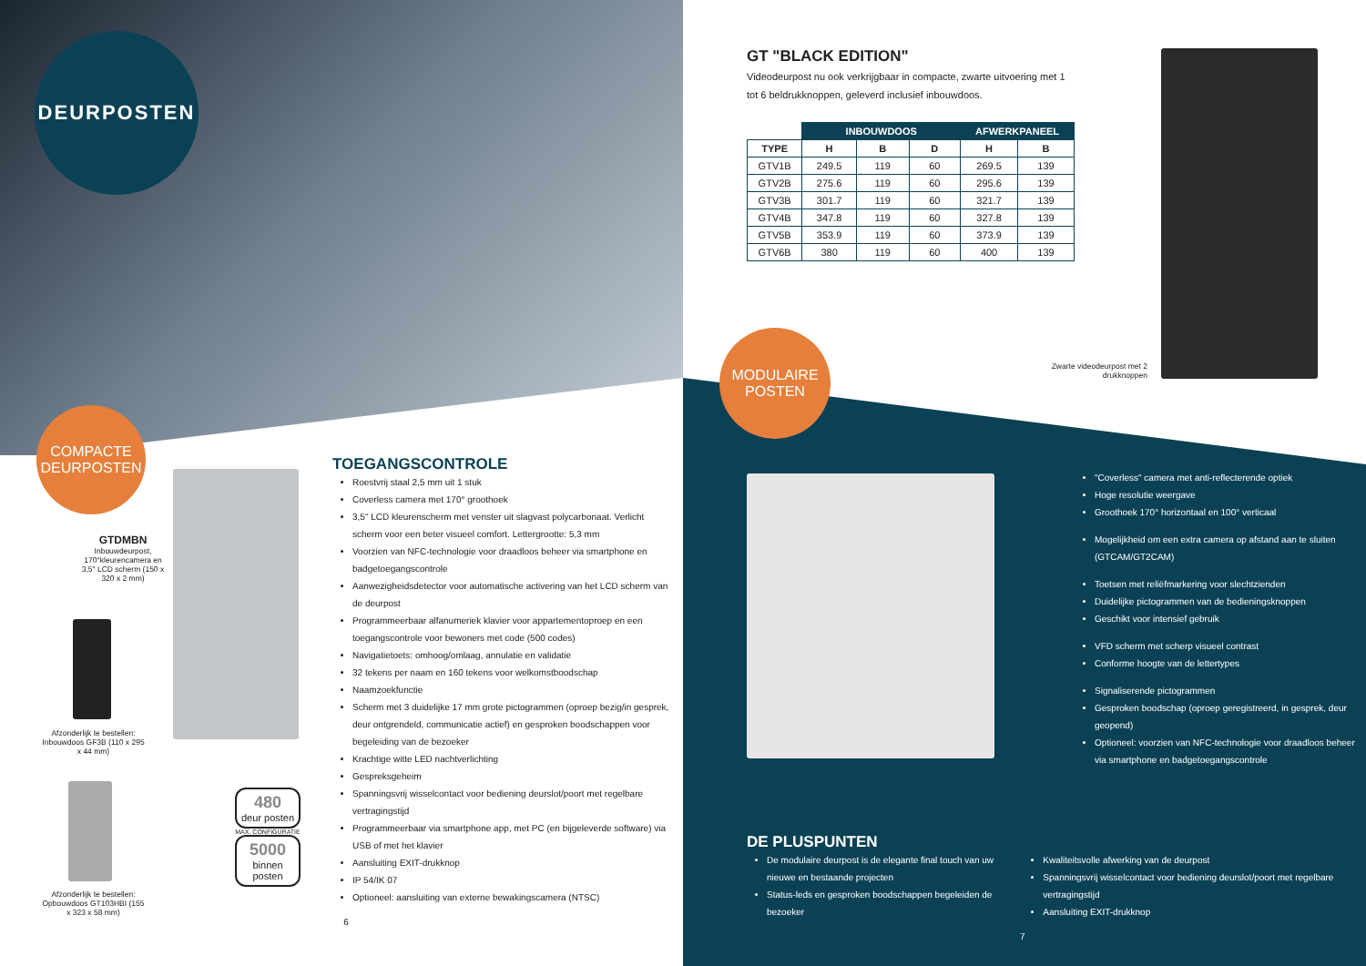DEURPOSTEN
COMPACTE DEURPOSTEN
GTDMBN
Inbouwdeurpost, 170°kleurencamera en 3,5" LCD scherm (150 x 320 x 2 mm)
Afzonderlijk te bestellen: Inbouwdoos GF3B (110 x 295 x 44 mm)
Afzonderlijk te bestellen: Opbouwdoos GT103HBI (155 x 323 x 58 mm)
480
deur posten
MAX. CONFIGURATIE
5000
binnen posten
TOEGANGSCONTROLE
Roestvrij staal 2,5 mm uit 1 stuk
Coverless camera met 170° groothoek
3,5" LCD kleurenscherm met venster uit slagvast polycarbonaat. Verlicht scherm voor een beter visueel comfort. Lettergrootte: 5,3 mm
Voorzien van NFC-technologie voor draadloos beheer via smartphone en badgetoegangscontrole
Aanwezigheidsdetector voor automatische activering van het LCD scherm van de deurpost
Programmeerbaar alfanumeriek klavier voor appartementoproep en een toegangscontrole voor bewoners met code (500 codes)
Navigatietoets: omhoog/omlaag, annulatie en validatie
32 tekens per naam en 160 tekens voor welkomstboodschap
Naamzoekfunctie
Scherm met 3 duidelijke 17 mm grote pictogrammen (oproep bezig/in gesprek, deur ontgrendeld, communicatie actief) en gesproken boodschappen voor begeleiding van de bezoeker
Krachtige witte LED nachtverlichting
Gespreksgeheim
Spanningsvrij wisselcontact voor bediening deurslot/poort met regelbare vertragingstijd
Programmeerbaar via smartphone app, met PC (en bijgeleverde software) via USB of met het klavier
Aansluiting EXIT-drukknop
IP 54/IK 07
Optioneel: aansluiting van externe bewakingscamera (NTSC)
6
GT "BLACK EDITION"
Videodeurpost nu ook verkrijgbaar in compacte, zwarte uitvoering met 1 tot 6 beldrukknoppen, geleverd inclusief inbouwdoos.
| | INBOUWDOOS | | | AFWERKPANEEL | |
| --- | --- | --- | --- | --- | --- |
| TYPE | H | B | D | H | B |
| GTV1B | 249.5 | 119 | 60 | 269.5 | 139 |
| GTV2B | 275.6 | 119 | 60 | 295.6 | 139 |
| GTV3B | 301.7 | 119 | 60 | 321.7 | 139 |
| GTV4B | 347.8 | 119 | 60 | 327.8 | 139 |
| GTV5B | 353.9 | 119 | 60 | 373.9 | 139 |
| GTV6B | 380 | 119 | 60 | 400 | 139 |
Zwarte videodeurpost met 2 drukknoppen
MODULAIRE POSTEN
"Coverless" camera met anti-reflecterende optiek
Hoge resolutie weergave
Groothoek 170° horizontaal en 100° verticaal
Mogelijkheid om een extra camera op afstand aan te sluiten (GTCAM/GT2CAM)
Toetsen met reliëfmarkering voor slechtzienden
Duidelijke pictogrammen van de bedieningsknoppen
Geschikt voor intensief gebruik
VFD scherm met scherp visueel contrast
Conforme hoogte van de lettertypes
Signaliserende pictogrammen
Gesproken boodschap (oproep geregistreerd, in gesprek, deur geopend)
Optioneel: voorzien van NFC-technologie voor draadloos beheer via smartphone en badgetoegangscontrole
DE PLUSPUNTEN
De modulaire deurpost is de elegante final touch van uw nieuwe en bestaande projecten
Status-leds en gesproken boodschappen begeleiden de bezoeker
Kwaliteitsvolle afwerking van de deurpost
Spanningsvrij wisselcontact voor bediening deurslot/poort met regelbare vertragingstijd
Aansluiting EXIT-drukknop
7